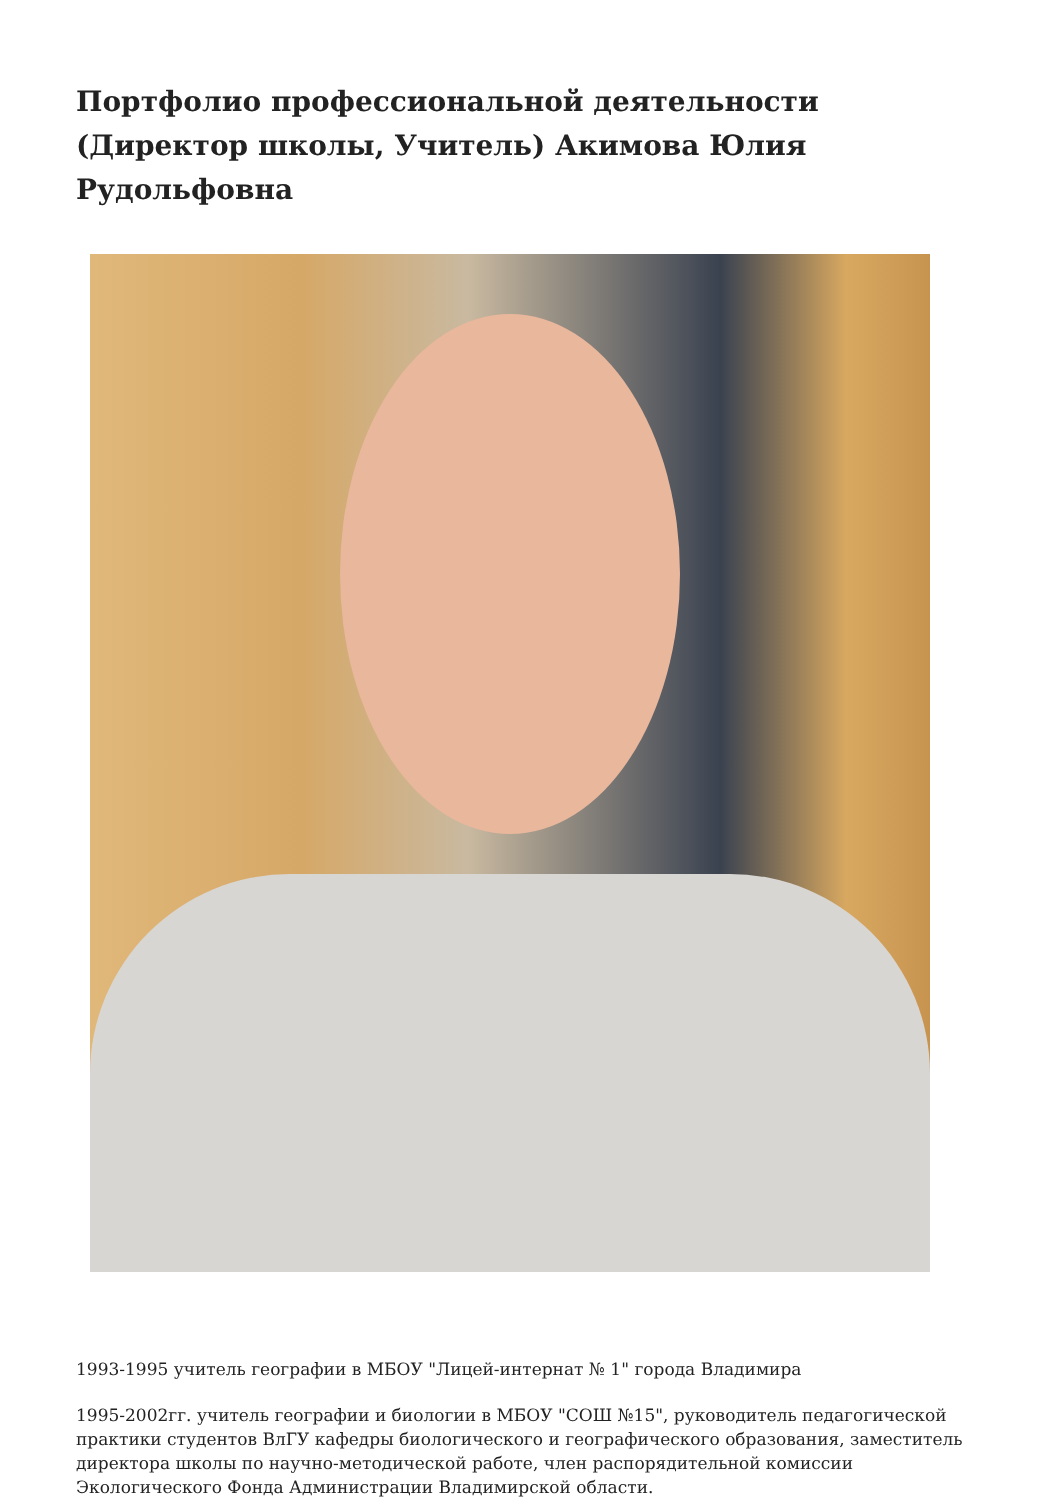Портфолио профессиональной деятельности (Директор школы, Учитель) Акимова Юлия Рудольфовна
1993-1995 учитель географии в МБОУ "Лицей-интернат № 1" города Владимира
1995-2002гг. учитель географии и биологии в МБОУ "СОШ №15", руководитель педагогической практики студентов ВлГУ кафедры биологического и географического образования, заместитель директора школы по научно-методической работе, член распорядительной комиссии Экологического Фонда Администрации Владимирской области.